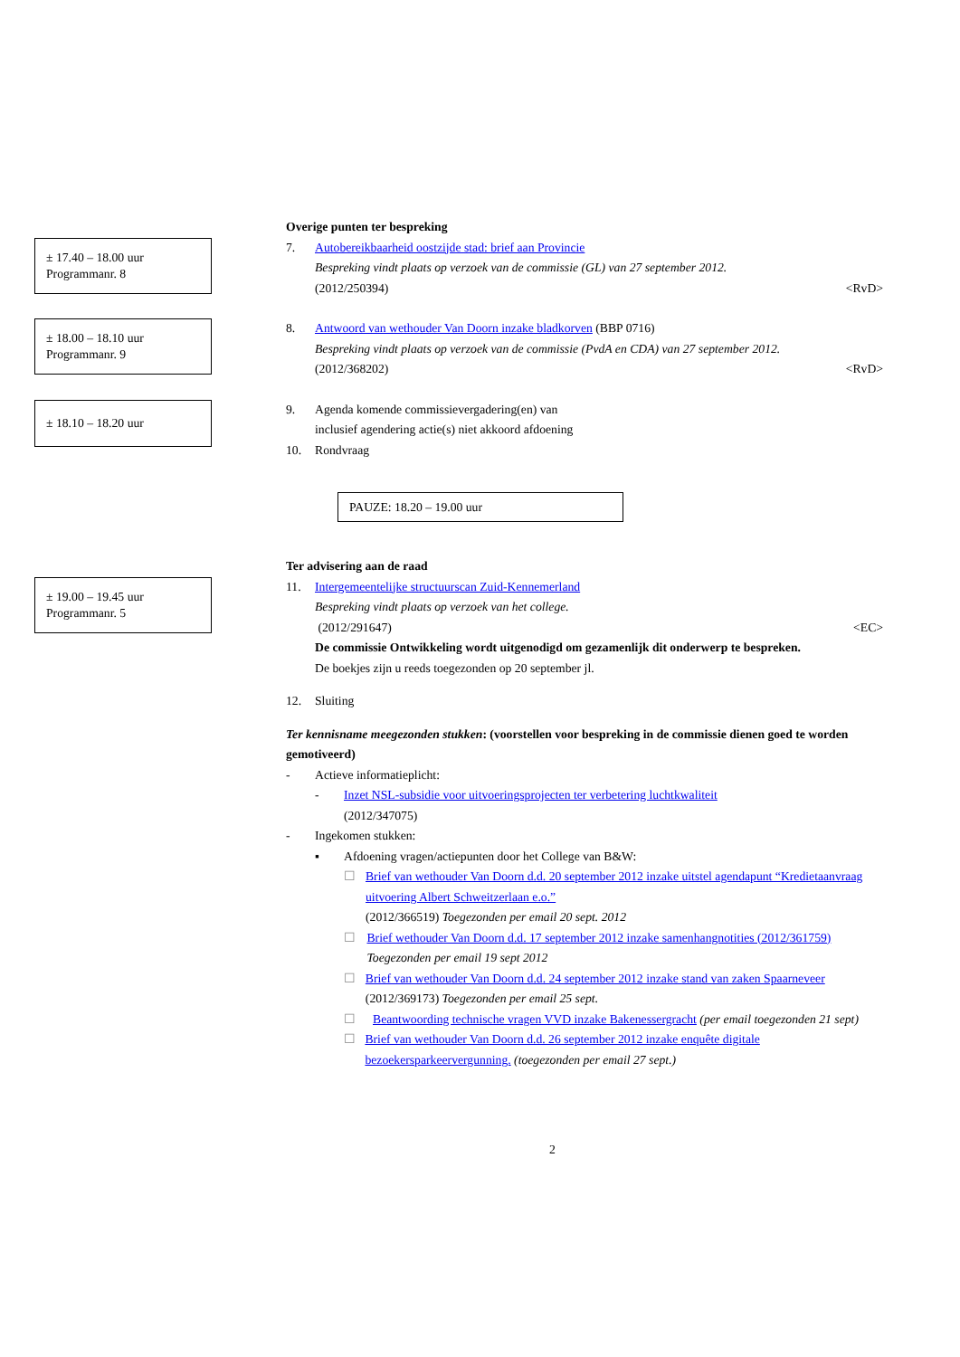Overige punten ter bespreking
± 17.40 – 18.00 uur
Programmanr. 8
7. Autobereikbaarheid oostzijde stad: brief aan Provincie
Bespreking vindt plaats op verzoek van de commissie (GL) van 27 september 2012.
(2012/250394) <RvD>
± 18.00 – 18.10 uur
Programmanr. 9
8. Antwoord van wethouder Van Doorn inzake bladkorven (BBP 0716)
Bespreking vindt plaats op verzoek van de commissie (PvdA en CDA) van 27 september 2012.
(2012/368202) <RvD>
± 18.10 – 18.20 uur
9. Agenda komende commissievergadering(en) van
inclusief agendering actie(s) niet akkoord afdoening
10. Rondvraag
PAUZE: 18.20 – 19.00 uur
Ter advisering aan de raad
± 19.00 – 19.45 uur
Programmanr. 5
11. Intergemeentelijke structuurscan Zuid-Kennemerland
Bespreking vindt plaats op verzoek van het college.
(2012/291647) <EC>
De commissie Ontwikkeling wordt uitgenodigd om gezamenlijk dit onderwerp te bespreken.
De boekjes zijn u reeds toegezonden op 20 september jl.
12. Sluiting
Ter kennisname meegezonden stukken: (voorstellen voor bespreking in de commissie dienen goed te worden gemotiveerd)
- Actieve informatieplicht:
- Inzet NSL-subsidie voor uitvoeringsprojecten ter verbetering luchtkwaliteit
(2012/347075)
- Ingekomen stukken:
▪ Afdoening vragen/actiepunten door het College van B&W:
☐ Brief van wethouder Van Doorn d.d. 20 september 2012 inzake uitstel agendapunt “Kredietaanvraag uitvoering Albert Schweitzerlaan e.o.”
(2012/366519) Toegezonden per email 20 sept. 2012
☐ Brief wethouder Van Doorn d.d. 17 september 2012 inzake samenhangnotities (2012/361759) Toegezonden per email 19 sept 2012
☐ Brief van wethouder Van Doorn d.d. 24 september 2012 inzake stand van zaken Spaarneveer (2012/369173) Toegezonden per email 25 sept.
☐ Beantwoording technische vragen VVD inzake Bakenessergracht (per email toegezonden 21 sept)
☐ Brief van wethouder Van Doorn d.d. 26 september 2012 inzake enquête digitale bezoekersparkeervergunning. (toegezonden per email 27 sept.)
2